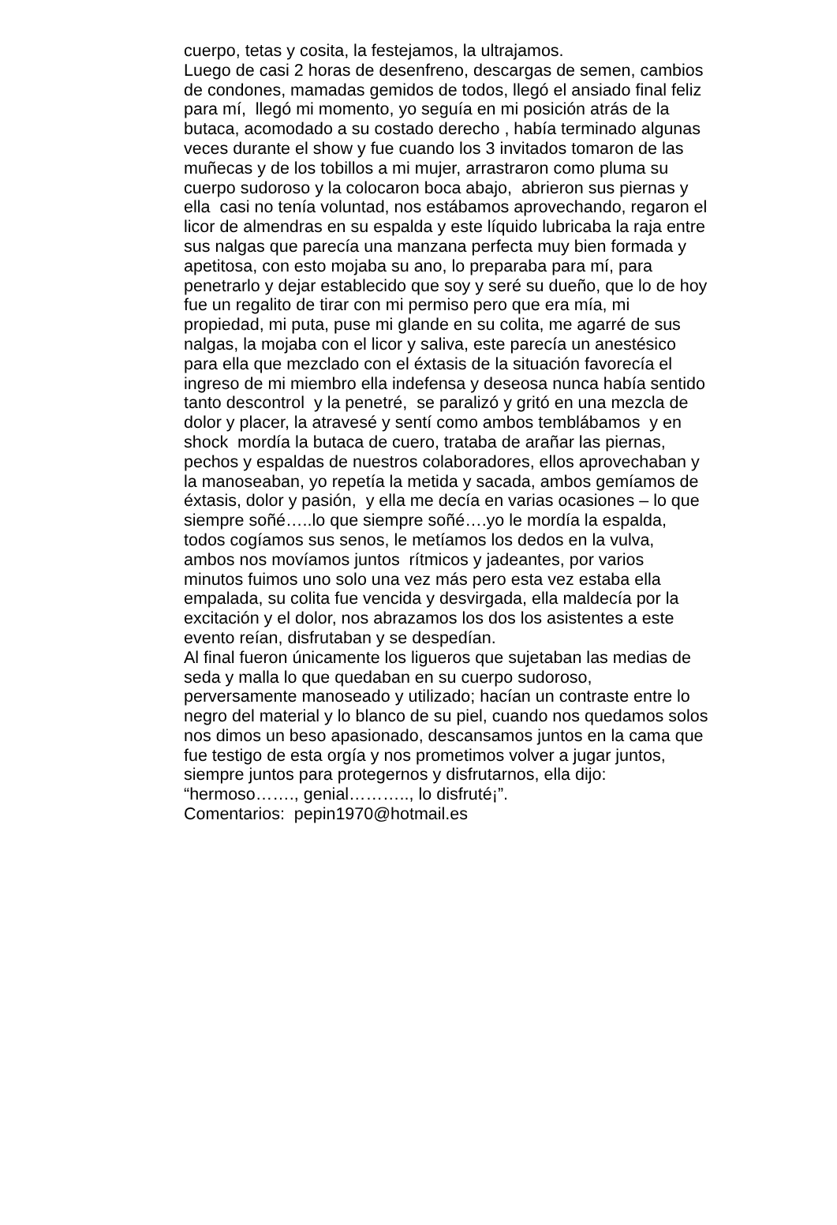cuerpo, tetas y cosita, la festejamos, la ultrajamos.
Luego de casi 2 horas de desenfreno, descargas de semen, cambios
de condones, mamadas gemidos de todos, llegó el ansiado final feliz
para mí, llegó mi momento, yo seguía en mi posición atrás de la
butaca, acomodado a su costado derecho , había terminado algunas
veces durante el show y fue cuando los 3 invitados tomaron de las
muñecas y de los tobillos a mi mujer, arrastraron como pluma su
cuerpo sudoroso y la colocaron boca abajo, abrieron sus piernas y
ella casi no tenía voluntad, nos estábamos aprovechando, regaron el
licor de almendras en su espalda y este líquido lubricaba la raja entre
sus nalgas que parecía una manzana perfecta muy bien formada y
apetitosa, con esto mojaba su ano, lo preparaba para mí, para
penetrarlo y dejar establecido que soy y seré su dueño, que lo de hoy
fue un regalito de tirar con mi permiso pero que era mía, mi
propiedad, mi puta, puse mi glande en su colita, me agarré de sus
nalgas, la mojaba con el licor y saliva, este parecía un anestésico
para ella que mezclado con el éxtasis de la situación favorecía el
ingreso de mi miembro ella indefensa y deseosa nunca había sentido
tanto descontrol y la penetré, se paralizó y gritó en una mezcla de
dolor y placer, la atravesé y sentí como ambos temblábamos y en
shock mordía la butaca de cuero, trataba de arañar las piernas,
pechos y espaldas de nuestros colaboradores, ellos aprovechaban y
la manoseaban, yo repetía la metida y sacada, ambos gemíamos de
éxtasis, dolor y pasión, y ella me decía en varias ocasiones – lo que
siempre soñé…..lo que siempre soñé….yo le mordía la espalda,
todos cogíamos sus senos, le metíamos los dedos en la vulva,
ambos nos movíamos juntos rítmicos y jadeantes, por varios
minutos fuimos uno solo una vez más pero esta vez estaba ella
empalada, su colita fue vencida y desvirgada, ella maldecía por la
excitación y el dolor, nos abrazamos los dos los asistentes a este
evento reían, disfrutaban y se despedían.
Al final fueron únicamente los ligueros que sujetaban las medias de
seda y malla lo que quedaban en su cuerpo sudoroso,
perversamente manoseado y utilizado; hacían un contraste entre lo
negro del material y lo blanco de su piel, cuando nos quedamos solos
nos dimos un beso apasionado, descansamos juntos en la cama que
fue testigo de esta orgía y nos prometimos volver a jugar juntos,
siempre juntos para protegernos y disfrutarnos, ella dijo:
“hermoso……., genial……….., lo disfruté¡”.
Comentarios: pepin1970@hotmail.es